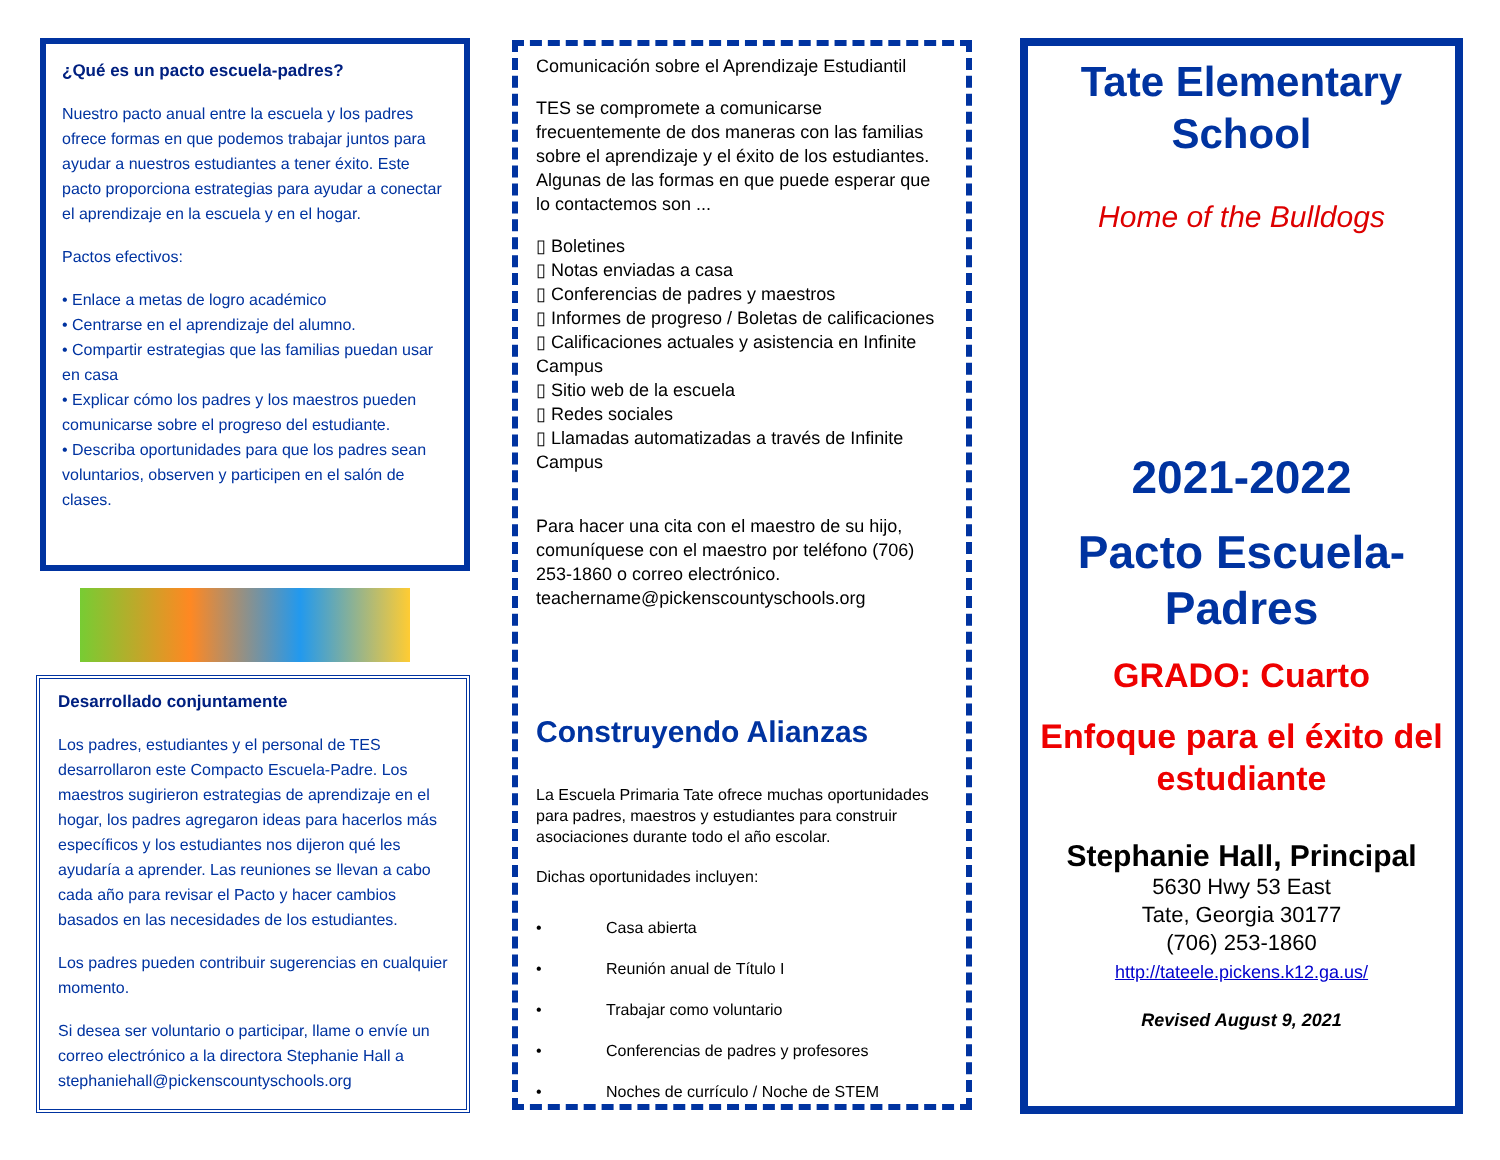¿Qué es un pacto escuela-padres?
Nuestro pacto anual entre la escuela y los padres ofrece formas en que podemos trabajar juntos para ayudar a nuestros estudiantes a tener éxito. Este pacto proporciona estrategias para ayudar a conectar el aprendizaje en la escuela y en el hogar.
Pactos efectivos:
• Enlace a metas de logro académico
• Centrarse en el aprendizaje del alumno.
• Compartir estrategias que las familias puedan usar en casa
• Explicar cómo los padres y los maestros pueden comunicarse sobre el progreso del estudiante.
• Describa oportunidades para que los padres sean voluntarios, observen y participen en el salón de clases.
Desarrollado conjuntamente
Los padres, estudiantes y el personal de TES desarrollaron este Compacto Escuela-Padre. Los maestros sugirieron estrategias de aprendizaje en el hogar, los padres agregaron ideas para hacerlos más específicos y los estudiantes nos dijeron qué les ayudaría a aprender. Las reuniones se llevan a cabo cada año para revisar el Pacto y hacer cambios basados en las necesidades de los estudiantes.
Los padres pueden contribuir sugerencias en cualquier momento.
Si desea ser voluntario o participar, llame o envíe un correo electrónico a la directora Stephanie Hall a stephaniehall@pickenscountyschools.org
Comunicación sobre el Aprendizaje Estudiantil
TES se compromete a comunicarse frecuentemente de dos maneras con las familias sobre el aprendizaje y el éxito de los estudiantes. Algunas de las formas en que puede esperar que lo contactemos son ...
▯ Boletines
▯ Notas enviadas a casa
▯ Conferencias de padres y maestros
▯ Informes de progreso / Boletas de calificaciones
▯ Calificaciones actuales y asistencia en Infinite Campus
▯ Sitio web de la escuela
▯ Redes sociales
▯ Llamadas automatizadas a través de Infinite Campus
Para hacer una cita con el maestro de su hijo, comuníquese con el maestro por teléfono (706) 253-1860 o correo electrónico. teachername@pickenscountyschools.org
Construyendo Alianzas
La Escuela Primaria Tate ofrece muchas oportunidades para padres, maestros y estudiantes para construir asociaciones durante todo el año escolar.
Dichas oportunidades incluyen:
• Casa abierta
• Reunión anual de Título I
• Trabajar como voluntario
• Conferencias de padres y profesores
• Noches de currículo / Noche de STEM
Tate Elementary School
Home of the Bulldogs
2021-2022
Pacto Escuela-Padres
GRADO: Cuarto
Enfoque para el éxito del estudiante
Stephanie Hall, Principal
5630 Hwy 53 East
Tate, Georgia 30177
(706) 253-1860
http://tateele.pickens.k12.ga.us/
Revised August 9, 2021